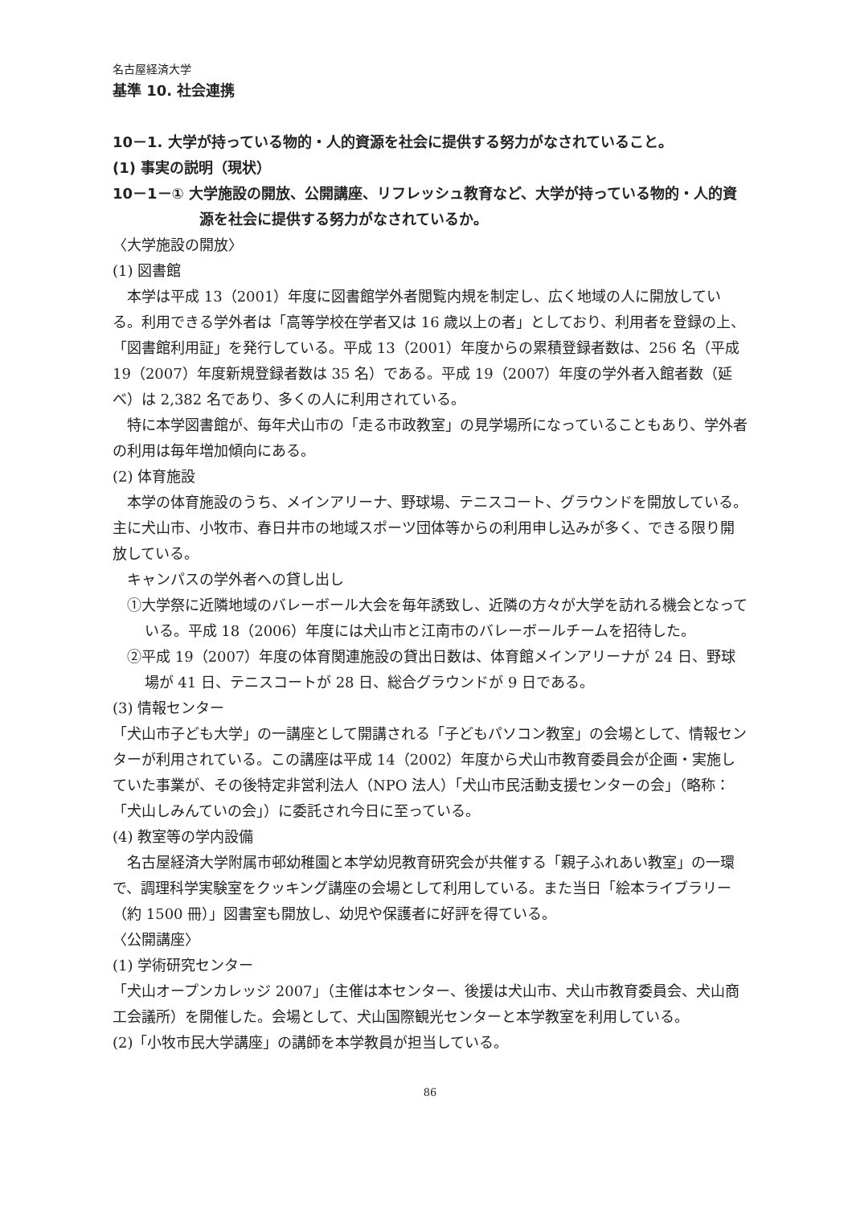名古屋経済大学
基準 10. 社会連携
10－1. 大学が持っている物的・人的資源を社会に提供する努力がなされていること。
(1) 事実の説明（現状）
10－1－① 大学施設の開放、公開講座、リフレッシュ教育など、大学が持っている物的・人的資源を社会に提供する努力がなされているか。
〈大学施設の開放〉
(1) 図書館
本学は平成 13（2001）年度に図書館学外者閲覧内規を制定し、広く地域の人に開放している。利用できる学外者は「高等学校在学者又は 16 歳以上の者」としており、利用者を登録の上、「図書館利用証」を発行している。平成 13（2001）年度からの累積登録者数は、256 名（平成 19（2007）年度新規登録者数は 35 名）である。平成 19（2007）年度の学外者入館者数（延べ）は 2,382 名であり、多くの人に利用されている。
特に本学図書館が、毎年犬山市の「走る市政教室」の見学場所になっていることもあり、学外者の利用は毎年増加傾向にある。
(2) 体育施設
本学の体育施設のうち、メインアリーナ、野球場、テニスコート、グラウンドを開放している。主に犬山市、小牧市、春日井市の地域スポーツ団体等からの利用申し込みが多く、できる限り開放している。
キャンパスの学外者への貸し出し
①大学祭に近隣地域のバレーボール大会を毎年誘致し、近隣の方々が大学を訪れる機会となっている。平成 18（2006）年度には犬山市と江南市のバレーボールチームを招待した。
②平成 19（2007）年度の体育関連施設の貸出日数は、体育館メインアリーナが 24 日、野球場が 41 日、テニスコートが 28 日、総合グラウンドが 9 日である。
(3) 情報センター
「犬山市子ども大学」の一講座として開講される「子どもパソコン教室」の会場として、情報センターが利用されている。この講座は平成 14（2002）年度から犬山市教育委員会が企画・実施していた事業が、その後特定非営利法人（NPO 法人）「犬山市民活動支援センターの会」（略称：「犬山しみんていの会」）に委託され今日に至っている。
(4) 教室等の学内設備
名古屋経済大学附属市邨幼稚園と本学幼児教育研究会が共催する「親子ふれあい教室」の一環で、調理科学実験室をクッキング講座の会場として利用している。また当日「絵本ライブラリー（約 1500 冊）」図書室も開放し、幼児や保護者に好評を得ている。
〈公開講座〉
(1) 学術研究センター
「犬山オープンカレッジ 2007」（主催は本センター、後援は犬山市、犬山市教育委員会、犬山商工会議所）を開催した。会場として、犬山国際観光センターと本学教室を利用している。
(2)「小牧市民大学講座」の講師を本学教員が担当している。
86